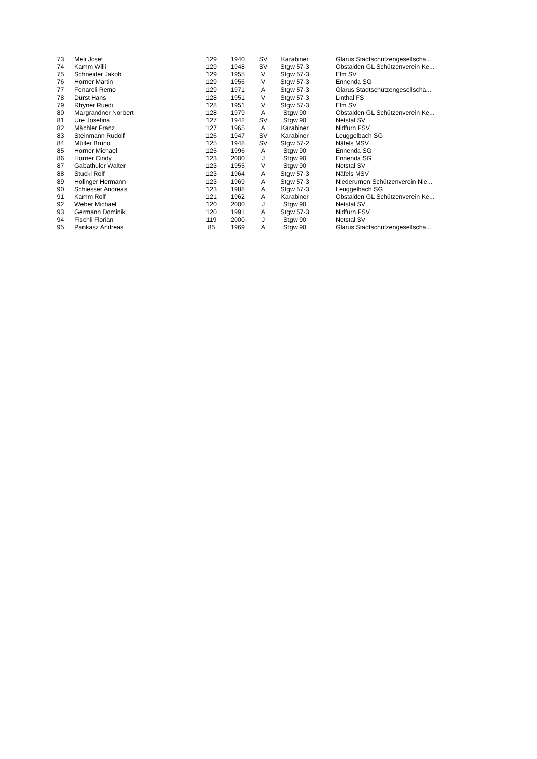| 73 | Meli Josef | 129 | 1940 | SV | Karabiner | Glarus Stadtschützengesellscha... |
| 74 | Kamm Willi | 129 | 1948 | SV | Stgw 57-3 | Obstalden GL Schützenverein Ke... |
| 75 | Schneider Jakob | 129 | 1955 | V | Stgw 57-3 | Elm SV |
| 76 | Horner Martin | 129 | 1956 | V | Stgw 57-3 | Ennenda SG |
| 77 | Fenaroli Remo | 129 | 1971 | A | Stgw 57-3 | Glarus Stadtschützengesellscha... |
| 78 | Dürst Hans | 128 | 1951 | V | Stgw 57-3 | Linthal FS |
| 79 | Rhyner Ruedi | 128 | 1951 | V | Stgw 57-3 | Elm SV |
| 80 | Margrandner Norbert | 128 | 1979 | A | Stgw 90 | Obstalden GL Schützenverein Ke... |
| 81 | Ure Josefina | 127 | 1942 | SV | Stgw 90 | Netstal SV |
| 82 | Mächler Franz | 127 | 1965 | A | Karabiner | Nidfurn FSV |
| 83 | Steinmann Rudolf | 126 | 1947 | SV | Karabiner | Leuggelbach SG |
| 84 | Müller Bruno | 125 | 1948 | SV | Stgw 57-2 | Näfels MSV |
| 85 | Horner Michael | 125 | 1996 | A | Stgw 90 | Ennenda SG |
| 86 | Horner Cindy | 123 | 2000 | J | Stgw 90 | Ennenda SG |
| 87 | Gabathuler Walter | 123 | 1955 | V | Stgw 90 | Netstal SV |
| 88 | Stucki Rolf | 123 | 1964 | A | Stgw 57-3 | Näfels MSV |
| 89 | Holinger Hermann | 123 | 1969 | A | Stgw 57-3 | Niederurnen Schützenverein Nie... |
| 90 | Schiesser Andreas | 123 | 1988 | A | Stgw 57-3 | Leuggelbach SG |
| 91 | Kamm Rolf | 121 | 1962 | A | Karabiner | Obstalden GL Schützenverein Ke... |
| 92 | Weber Michael | 120 | 2000 | J | Stgw 90 | Netstal SV |
| 93 | Germann Dominik | 120 | 1991 | A | Stgw 57-3 | Nidfurn FSV |
| 94 | Fischli Florian | 119 | 2000 | J | Stgw 90 | Netstal SV |
| 95 | Pankasz Andreas | 85 | 1969 | A | Stgw 90 | Glarus Stadtschützengesellscha... |